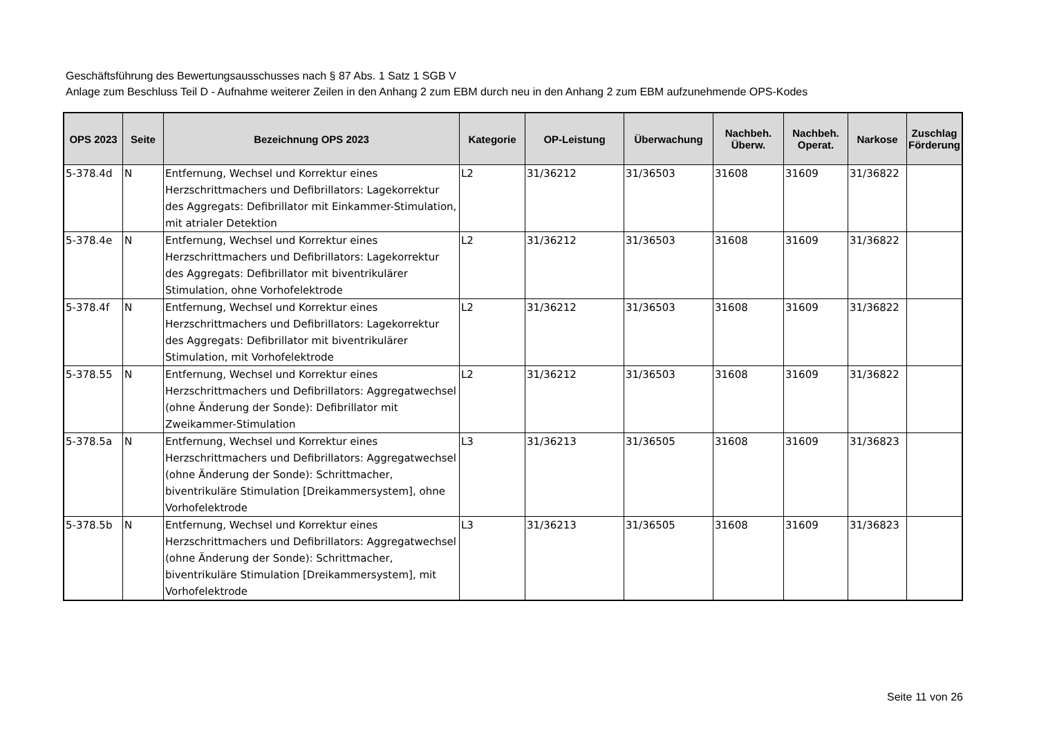Geschäftsführung des Bewertungsausschusses nach § 87 Abs. 1 Satz 1 SGB V
Anlage zum Beschluss Teil D - Aufnahme weiterer Zeilen in den Anhang 2 zum EBM durch neu in den Anhang 2 zum EBM aufzunehmende OPS-Kodes
| OPS 2023 | Seite | Bezeichnung OPS 2023 | Kategorie | OP-Leistung | Überwachung | Nachbeh. Überw. | Nachbeh. Operat. | Narkose | Zuschlag Förderung |
| --- | --- | --- | --- | --- | --- | --- | --- | --- | --- |
| 5-378.4d | N | Entfernung, Wechsel und Korrektur eines Herzschrittmachers und Defibrillators: Lagekorrektur des Aggregats: Defibrillator mit Einkammer-Stimulation, mit atrialer Detektion | L2 | 31/36212 | 31/36503 | 31608 | 31609 | 31/36822 | |
| 5-378.4e | N | Entfernung, Wechsel und Korrektur eines Herzschrittmachers und Defibrillators: Lagekorrektur des Aggregats: Defibrillator mit biventrikulärer Stimulation, ohne Vorhofelektrode | L2 | 31/36212 | 31/36503 | 31608 | 31609 | 31/36822 | |
| 5-378.4f | N | Entfernung, Wechsel und Korrektur eines Herzschrittmachers und Defibrillators: Lagekorrektur des Aggregats: Defibrillator mit biventrikulärer Stimulation, mit Vorhofelektrode | L2 | 31/36212 | 31/36503 | 31608 | 31609 | 31/36822 | |
| 5-378.55 | N | Entfernung, Wechsel und Korrektur eines Herzschrittmachers und Defibrillators: Aggregatwechsel (ohne Änderung der Sonde): Defibrillator mit Zweikammer-Stimulation | L2 | 31/36212 | 31/36503 | 31608 | 31609 | 31/36822 | |
| 5-378.5a | N | Entfernung, Wechsel und Korrektur eines Herzschrittmachers und Defibrillators: Aggregatwechsel (ohne Änderung der Sonde): Schrittmacher, biventrikuläre Stimulation [Dreikammersystem], ohne Vorhofelektrode | L3 | 31/36213 | 31/36505 | 31608 | 31609 | 31/36823 | |
| 5-378.5b | N | Entfernung, Wechsel und Korrektur eines Herzschrittmachers und Defibrillators: Aggregatwechsel (ohne Änderung der Sonde): Schrittmacher, biventrikuläre Stimulation [Dreikammersystem], mit Vorhofelektrode | L3 | 31/36213 | 31/36505 | 31608 | 31609 | 31/36823 | |
Seite 11 von 26